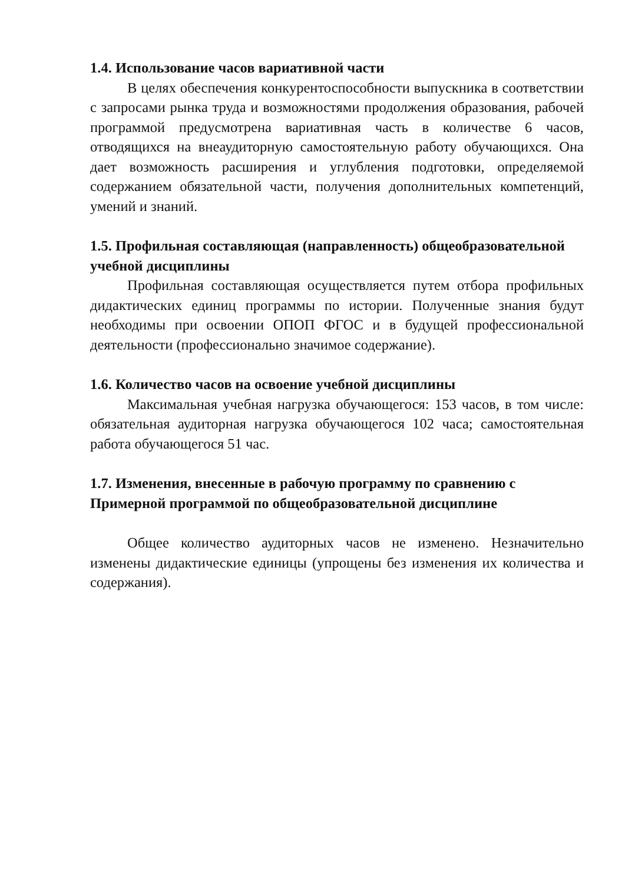1.4. Использование часов вариативной части
В целях обеспечения конкурентоспособности выпускника в соответствии с запросами рынка труда и возможностями продолжения образования, рабочей программой предусмотрена вариативная часть в количестве 6 часов, отводящихся на внеаудиторную самостоятельную работу обучающихся. Она дает возможность расширения и углубления подготовки, определяемой содержанием обязательной части, получения дополнительных компетенций, умений и знаний.
1.5. Профильная составляющая (направленность) общеобразовательной учебной дисциплины
Профильная составляющая осуществляется путем отбора профильных дидактических единиц программы по истории. Полученные знания будут необходимы при освоении ОПОП ФГОС и в будущей профессиональной деятельности (профессионально значимое содержание).
1.6. Количество часов на освоение учебной дисциплины
Максимальная учебная нагрузка обучающегося: 153 часов, в том числе: обязательная аудиторная нагрузка обучающегося 102 часа; самостоятельная работа обучающегося 51 час.
1.7. Изменения, внесенные в рабочую программу по сравнению с Примерной программой по общеобразовательной дисциплине
Общее количество аудиторных часов не изменено. Незначительно изменены дидактические единицы (упрощены без изменения их количества и содержания).